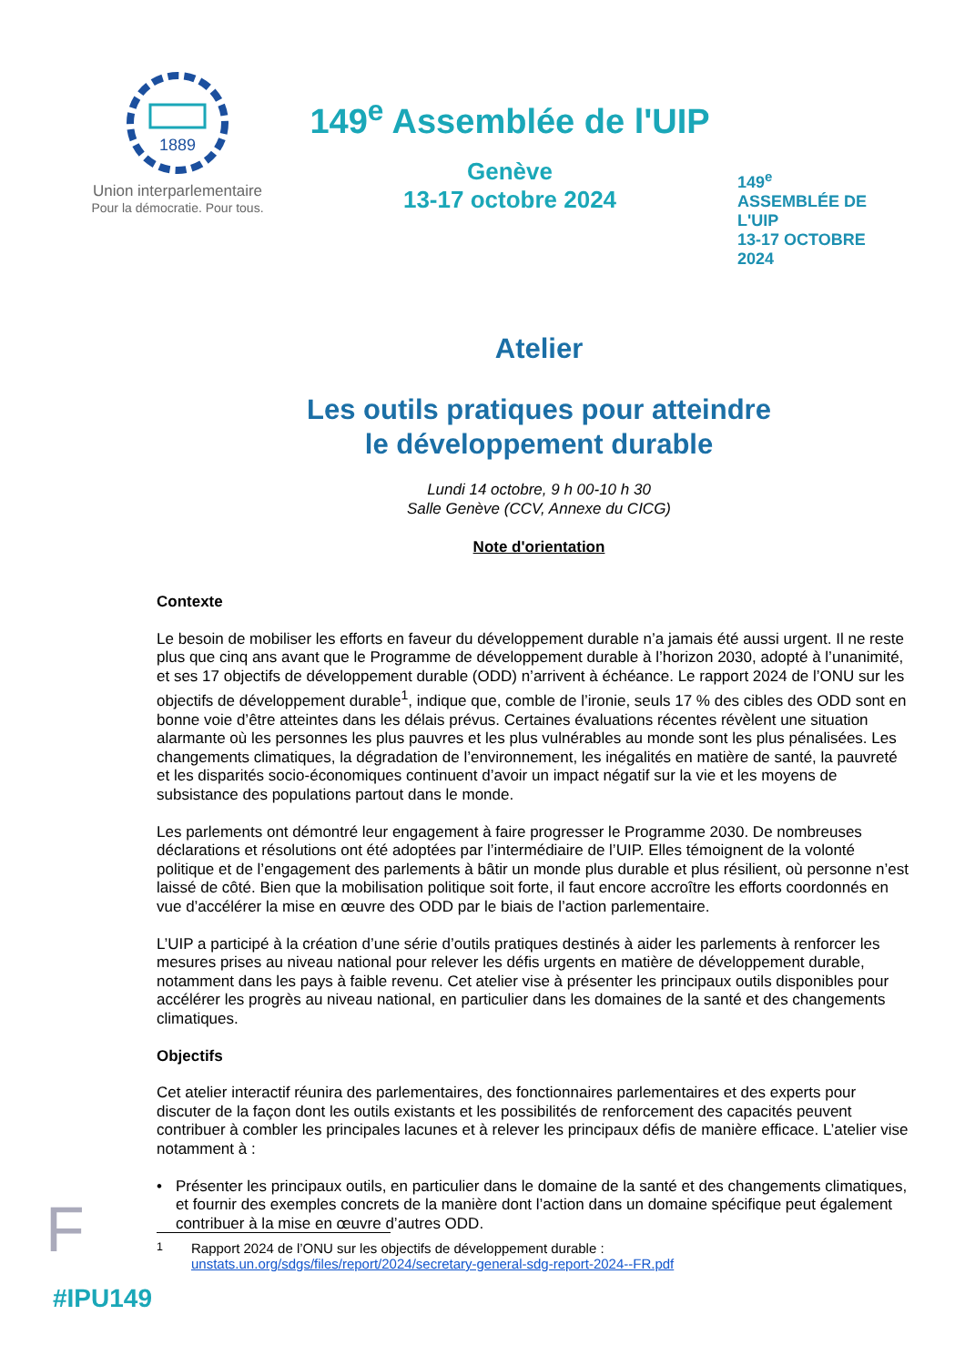1889
Union interparlementaire
Pour la démocratie. Pour tous.
149<sup>e</sup> Assemblée de l'UIP
Genève
13-17 octobre 2024
149<sup>e</sup>
ASSEMBLÉE DE L'UIP
13-17 OCTOBRE 2024
Atelier
Les outils pratiques pour atteindre
le développement durable
Lundi 14 octobre, 9 h 00-10 h 30
Salle Genève (CCV, Annexe du CICG)
Note d'orientation
Contexte
Le besoin de mobiliser les efforts en faveur du développement durable n’a jamais été aussi urgent. Il ne reste plus que cinq ans avant que le Programme de développement durable à l’horizon 2030, adopté à l’unanimité, et ses 17 objectifs de développement durable (ODD) n’arrivent à échéance. Le rapport 2024 de l’ONU sur les objectifs de développement durable<sup>1</sup>, indique que, comble de l’ironie, seuls 17 % des cibles des ODD sont en bonne voie d’être atteintes dans les délais prévus. Certaines évaluations récentes révèlent une situation alarmante où les personnes les plus pauvres et les plus vulnérables au monde sont les plus pénalisées. Les changements climatiques, la dégradation de l’environnement, les inégalités en matière de santé, la pauvreté et les disparités socio-économiques continuent d’avoir un impact négatif sur la vie et les moyens de subsistance des populations partout dans le monde.
Les parlements ont démontré leur engagement à faire progresser le Programme 2030. De nombreuses déclarations et résolutions ont été adoptées par l’intermédiaire de l’UIP. Elles témoignent de la volonté politique et de l’engagement des parlements à bâtir un monde plus durable et plus résilient, où personne n’est laissé de côté. Bien que la mobilisation politique soit forte, il faut encore accroître les efforts coordonnés en vue d’accélérer la mise en œuvre des ODD par le biais de l’action parlementaire.
L’UIP a participé à la création d’une série d’outils pratiques destinés à aider les parlements à renforcer les mesures prises au niveau national pour relever les défis urgents en matière de développement durable, notamment dans les pays à faible revenu. Cet atelier vise à présenter les principaux outils disponibles pour accélérer les progrès au niveau national, en particulier dans les domaines de la santé et des changements climatiques.
Objectifs
Cet atelier interactif réunira des parlementaires, des fonctionnaires parlementaires et des experts pour discuter de la façon dont les outils existants et les possibilités de renforcement des capacités peuvent contribuer à combler les principales lacunes et à relever les principaux défis de manière efficace. L’atelier vise notamment à :
• Présenter les principaux outils, en particulier dans le domaine de la santé et des changements climatiques, et fournir des exemples concrets de la manière dont l’action dans un domaine spécifique peut également contribuer à la mise en œuvre d’autres ODD.
F
<sup>1</sup> Rapport 2024 de l’ONU sur les objectifs de développement durable :
unstats.un.org/sdgs/files/report/2024/secretary-general-sdg-report-2024--FR.pdf
#IPU149